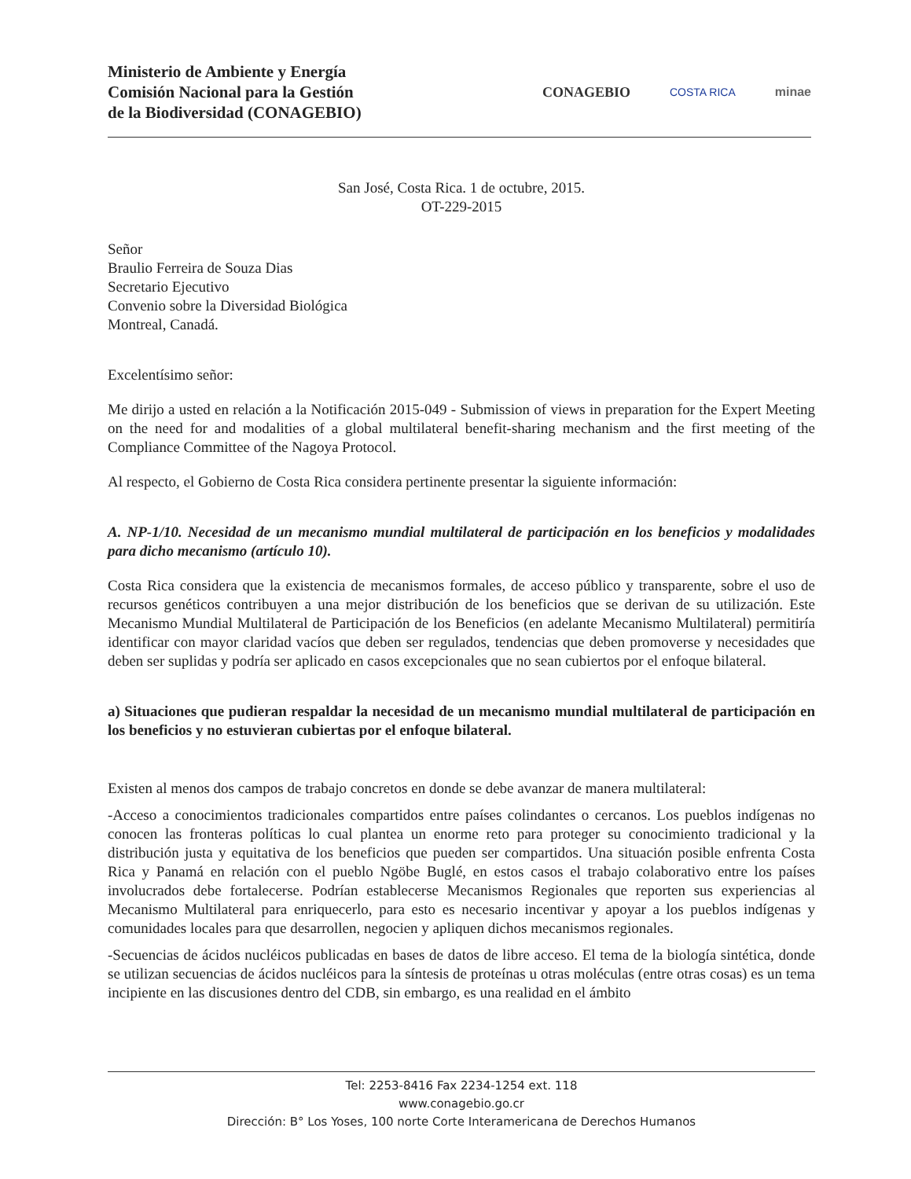Ministerio de Ambiente y Energía
Comisión Nacional para la Gestión
de la Biodiversidad (CONAGEBIO)
CONAGEBIO COSTA RICA minae
San José, Costa Rica. 1 de octubre, 2015.
OT-229-2015
Señor
Braulio Ferreira de Souza Dias
Secretario Ejecutivo
Convenio sobre la Diversidad Biológica
Montreal, Canadá.
Excelentísimo señor:
Me dirijo a usted en relación a la Notificación 2015-049 - Submission of views in preparation for the Expert Meeting on the need for and modalities of a global multilateral benefit-sharing mechanism and the first meeting of the Compliance Committee of the Nagoya Protocol.
Al respecto, el Gobierno de Costa Rica considera pertinente presentar la siguiente información:
A. NP-1/10. Necesidad de un mecanismo mundial multilateral de participación en los beneficios y modalidades para dicho mecanismo (artículo 10).
Costa Rica considera que la existencia de mecanismos formales, de acceso público y transparente, sobre el uso de recursos genéticos contribuyen a una mejor distribución de los beneficios que se derivan de su utilización. Este Mecanismo Mundial Multilateral de Participación de los Beneficios (en adelante Mecanismo Multilateral) permitiría identificar con mayor claridad vacíos que deben ser regulados, tendencias que deben promoverse y necesidades que deben ser suplidas y podría ser aplicado en casos excepcionales que no sean cubiertos por el enfoque bilateral.
a) Situaciones que pudieran respaldar la necesidad de un mecanismo mundial multilateral de participación en los beneficios y no estuvieran cubiertas por el enfoque bilateral.
Existen al menos dos campos de trabajo concretos en donde se debe avanzar de manera multilateral:
-Acceso a conocimientos tradicionales compartidos entre países colindantes o cercanos. Los pueblos indígenas no conocen las fronteras políticas lo cual plantea un enorme reto para proteger su conocimiento tradicional y la distribución justa y equitativa de los beneficios que pueden ser compartidos. Una situación posible enfrenta Costa Rica y Panamá en relación con el pueblo Ngöbe Buglé, en estos casos el trabajo colaborativo entre los países involucrados debe fortalecerse. Podrían establecerse Mecanismos Regionales que reporten sus experiencias al Mecanismo Multilateral para enriquecerlo, para esto es necesario incentivar y apoyar a los pueblos indígenas y comunidades locales para que desarrollen, negocien y apliquen dichos mecanismos regionales.
-Secuencias de ácidos nucléicos publicadas en bases de datos de libre acceso. El tema de la biología sintética, donde se utilizan secuencias de ácidos nucléicos para la síntesis de proteínas u otras moléculas (entre otras cosas) es un tema incipiente en las discusiones dentro del CDB, sin embargo, es una realidad en el ámbito
Tel: 2253-8416 Fax 2234-1254 ext. 118
www.conagebio.go.cr
Dirección: B° Los Yoses, 100 norte Corte Interamericana de Derechos Humanos